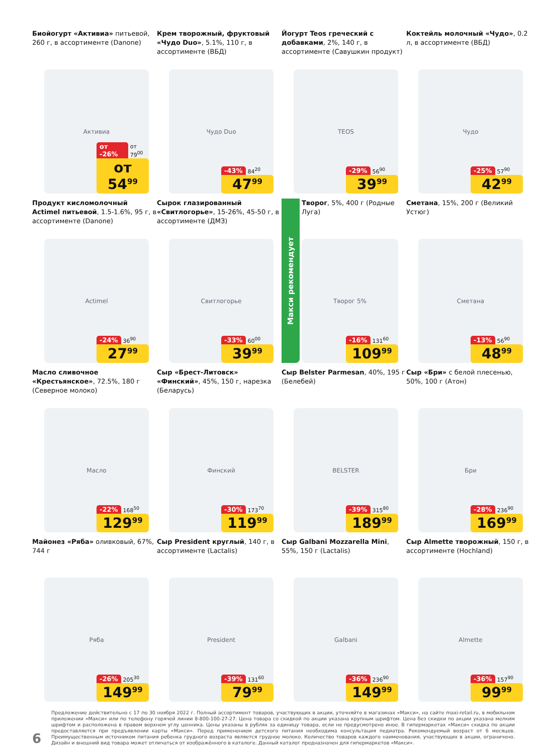Биойогурт «Активиа» питьевой, 260 г, в ассортименте (Danone)
Активиа
от -26% от 79<sup>00</sup>
от 54<sup>99</sup>
Крем творожный, фруктовый «Чудо Duo», 5.1%, 110 г, в ассортименте (ВБД)
Чудо Duo
-43% 84<sup>20</sup>
47<sup>99</sup>
Йогурт Teos греческий с добавками, 2%, 140 г, в ассортименте (Савушкин продукт)
TEOS
-29% 56<sup>90</sup>
39<sup>99</sup>
Коктейль молочный «Чудо», 0.2 л, в ассортименте (ВБД)
Чудо
-25% 57<sup>90</sup>
42<sup>99</sup>
Продукт кисломолочный Actimel питьевой, 1.5-1.6%, 95 г, в ассортименте (Danone)
Actimel
-24% 36<sup>90</sup>
27<sup>99</sup>
Сырок глазированный «Свитлогорье», 15-26%, 45-50 г, в ассортименте (ДМЗ)
Свитлогорье
-33% 60<sup>00</sup>
39<sup>99</sup>
Макси рекомендует
Творог, 5%, 400 г (Родные Луга)
Творог 5%
-16% 131<sup>60</sup>
109<sup>99</sup>
Сметана, 15%, 200 г (Великий Устюг)
Сметана
-13% 56<sup>90</sup>
48<sup>99</sup>
Масло сливочное «Крестьянское», 72.5%, 180 г (Северное молоко)
Масло
-22% 168<sup>50</sup>
129<sup>99</sup>
Сыр «Брест-Литовск» «Финский», 45%, 150 г, нарезка (Беларусь)
Финский
-30% 173<sup>70</sup>
119<sup>99</sup>
Сыр Belster Parmesan, 40%, 195 г (Белебей)
BELSTER
-39% 315<sup>80</sup>
189<sup>99</sup>
Сыр «Бри» с белой плесенью, 50%, 100 г (Атон)
Бри
-28% 236<sup>90</sup>
169<sup>99</sup>
Майонез «Ряба» оливковый, 67%, 744 г
Ряба
-26% 205<sup>30</sup>
149<sup>99</sup>
Сыр President круглый, 140 г, в ассортименте (Lactalis)
President
-39% 131<sup>60</sup>
79<sup>99</sup>
Сыр Galbani Mozzarella Mini, 55%, 150 г (Lactalis)
Galbani
-36% 236<sup>90</sup>
149<sup>99</sup>
Сыр Almette творожный, 150 г, в ассортименте (Hochland)
Almette
-36% 157<sup>90</sup>
99<sup>99</sup>
6
Предложение действительно с 17 по 30 ноября 2022 г. Полный ассортимент товаров, участвующих в акции, уточняйте в магазинах «Макси», на сайте maxi-retail.ru, в мобильном приложении «Макси» или по телефону горячей линии 8-800-100-27-27. Цена товара со скидкой по акции указана крупным шрифтом. Цена без скидки по акции указана мелким шрифтом и расположена в правом верхнем углу ценника. Цены указаны в рублях за единицу товара, если не предусмотрено иное. В гипермаркетах «Макси» скидка по акции предоставляется при предъявлении карты «Макси». Перед применением детского питания необходима консультация педиатра. Рекомендуемый возраст от 6 месяцев. Преимущественным источником питания ребенка грудного возраста является грудное молоко. Количество товаров каждого наименования, участвующих в акции, ограничено. Дизайн и внешний вид товара может отличаться от изображённого в каталоге. Данный каталог предназначен для гипермаркетов «Макси».